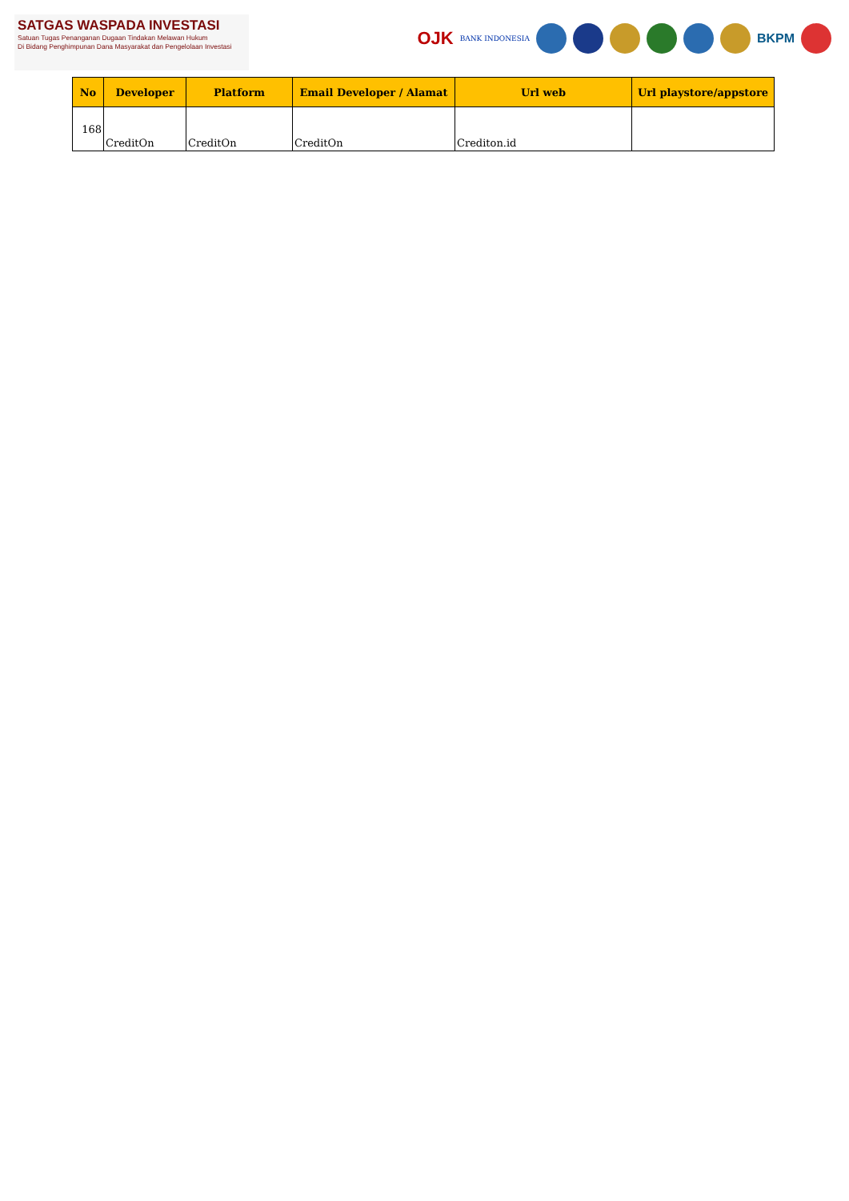SATGAS WASPADA INVESTASI
Satuan Tugas Penanganan Dugaan Tindakan Melawan Hukum
Di Bidang Penghimpunan Dana Masyarakat dan Pengelolaan Investasi
OJK BANK INDONESIA
BKPM
| No | Developer | Platform | Email Developer / Alamat | Url web | Url playstore/appstore |
| --- | --- | --- | --- | --- | --- |
| 168 | CreditOn | CreditOn | CreditOn | Crediton.id | |